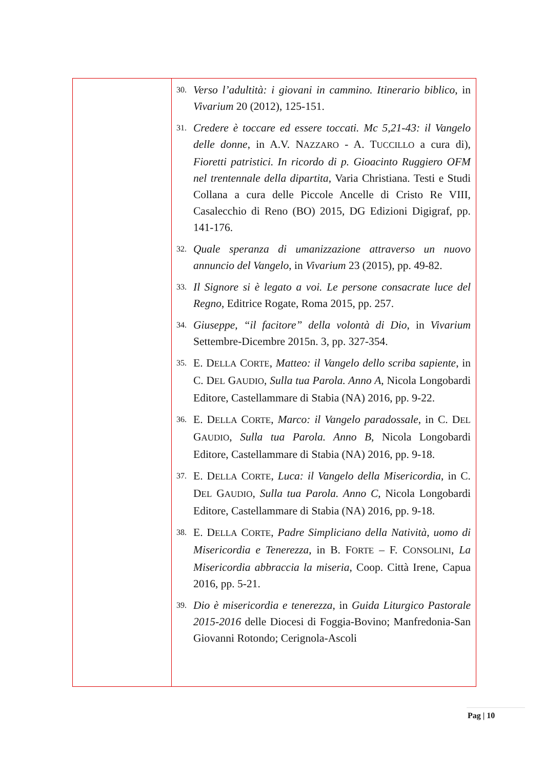| | 30. Verso l’adultità: i giovani in cammino. Itinerario biblico , in Vivarium 20 (2012), 125-151. 31. Credere è toccare ed essere toccati. Mc 5,21-43: il Vangelo delle donne , in A.V. N AZZARO - A. T UCCILLO a cura di), Fioretti patristici. In ricordo di p. Gioacinto Ruggiero OFM nel trentennale della dipartita , Varia Christiana. Testi e Studi Collana a cura delle Piccole Ancelle di Cristo Re VIII, Casalecchio di Reno (BO) 2015, DG Edizioni Digigraf, pp. 141-176. 32. Quale speranza di umanizzazione attraverso un nuovo annuncio del Vangelo , in Vivarium 23 (2015), pp. 49-82. 33. Il Signore si è legato a voi. Le persone consacrate luce del Regno , Editrice Rogate, Roma 2015, pp. 257. 34. Giuseppe, “il facitore” della volontà di Dio , in Vivarium Settembre-Dicembre 2015n. 3, pp. 327-354. 35. E. D ELLA C ORTE , Matteo: il Vangelo dello scriba sapiente , in C. D EL G AUDIO , Sulla tua Parola. Anno A , Nicola Longobardi Editore, Castellammare di Stabia (NA) 2016, pp. 9-22. 36. E. D ELLA C ORTE , Marco: il Vangelo paradossale , in C. D EL G AUDIO , Sulla tua Parola. Anno B , Nicola Longobardi Editore, Castellammare di Stabia (NA) 2016, pp. 9-18. 37. E. D ELLA C ORTE , Luca: il Vangelo della Misericordia , in C. D EL G AUDIO , Sulla tua Parola. Anno C , Nicola Longobardi Editore, Castellammare di Stabia (NA) 2016, pp. 9-18. 38. E. D ELLA C ORTE , Padre Simpliciano della Natività, uomo di Misericordia e Tenerezza , in B. F ORTE – F. C ONSOLINI , La Misericordia abbraccia la miseria , Coop. Città Irene, Capua 2016, pp. 5-21. 39. Dio è misericordia e tenerezza , in Guida Liturgico Pastorale 2015-2016 delle Diocesi di Foggia-Bovino; Manfredonia-San Giovanni Rotondo; Cerignola-Ascoli |
Pag | 10